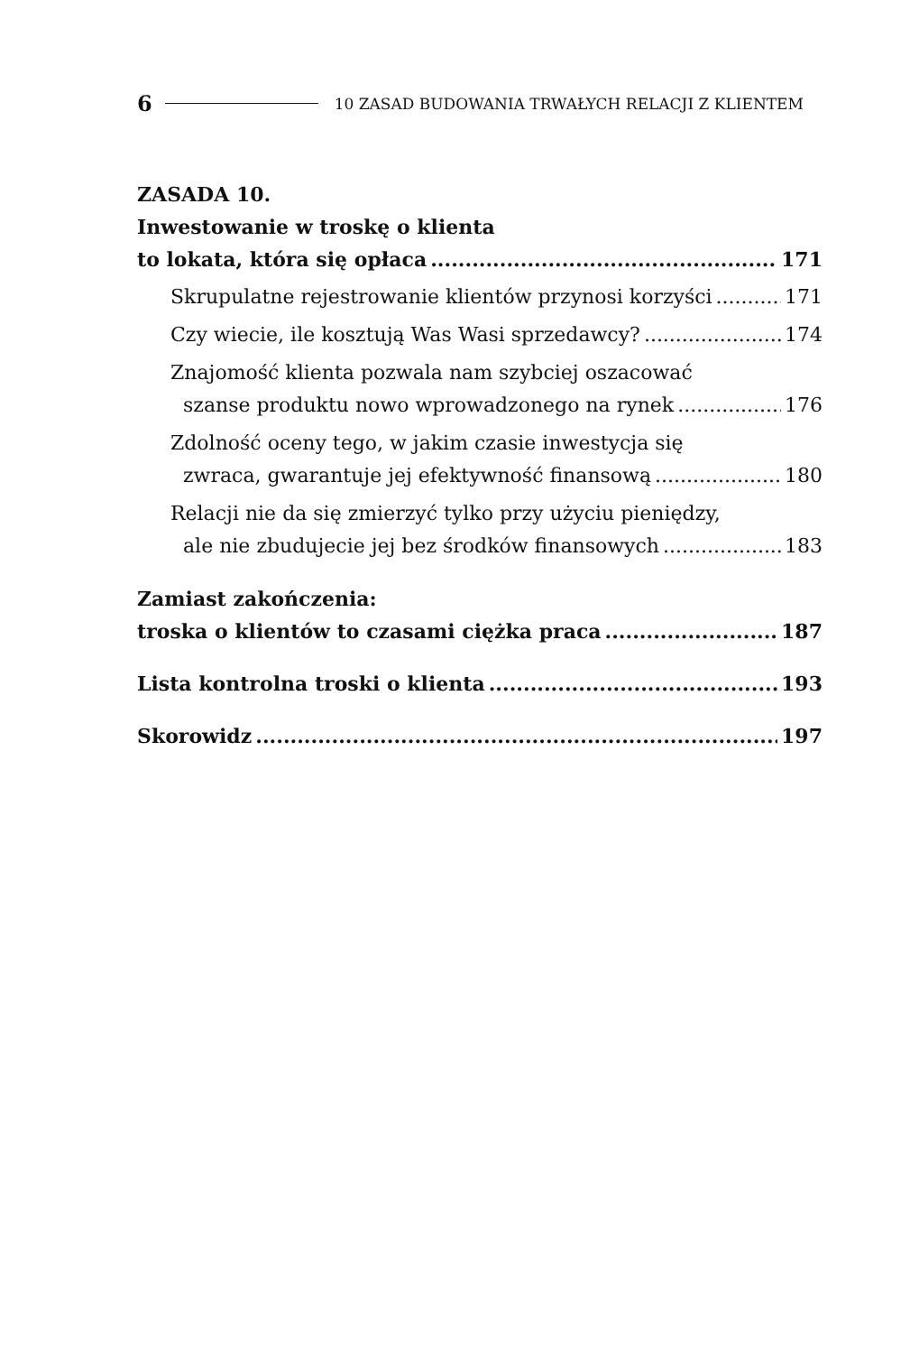6 10 ZASAD BUDOWANIA TRWAŁYCH RELACJI Z KLIENTEM
ZASADA 10.
Inwestowanie w troskę o klienta
to lokata, która się opłaca 171
Skrupulatne rejestrowanie klientów przynosi korzyści 171
Czy wiecie, ile kosztują Was Wasi sprzedawcy? 174
Znajomość klienta pozwala nam szybciej oszacować
szanse produktu nowo wprowadzonego na rynek 176
Zdolność oceny tego, w jakim czasie inwestycja się
zwraca, gwarantuje jej efektywność finansową 180
Relacji nie da się zmierzyć tylko przy użyciu pieniędzy,
ale nie zbudujecie jej bez środków finansowych 183
Zamiast zakończenia:
troska o klientów to czasami ciężka praca 187
Lista kontrolna troski o klienta 193
Skorowidz 197